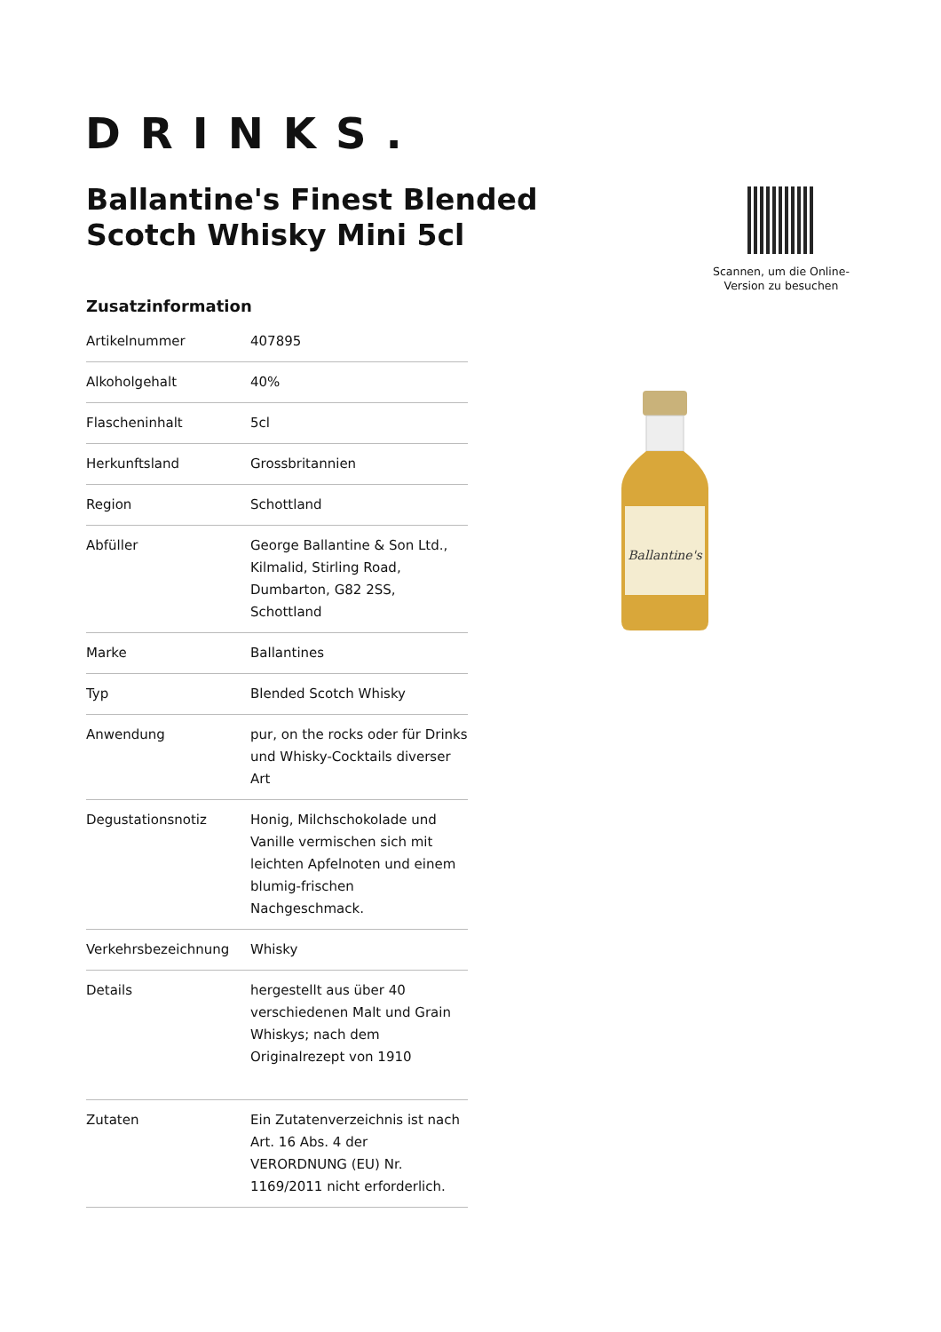DRINKS.
Ballantine's Finest Blended Scotch Whisky Mini 5cl
Scannen, um die Online-Version zu besuchen
Zusatzinformation
| Artikelnummer | 407895 |
| Alkoholgehalt | 40% |
| Flascheninhalt | 5cl |
| Herkunftsland | Grossbritannien |
| Region | Schottland |
| Abfüller | George Ballantine & Son Ltd., Kilmalid, Stirling Road, Dumbarton, G82 2SS, Schottland |
| Marke | Ballantines |
| Typ | Blended Scotch Whisky |
| Anwendung | pur, on the rocks oder für Drinks und Whisky-Cocktails diverser Art |
| Degustationsnotiz | Honig, Milchschokolade und Vanille vermischen sich mit leichten Apfelnoten und einem blumig-frischen Nachgeschmack. |
| Verkehrsbezeichnung | Whisky |
| Details | hergestellt aus über 40 verschiedenen Malt und Grain Whiskys; nach dem Originalrezept von 1910 |
| Zutaten | Ein Zutatenverzeichnis ist nach Art. 16 Abs. 4 der VERORDNUNG (EU) Nr. 1169/2011 nicht erforderlich. |
Ballantine's